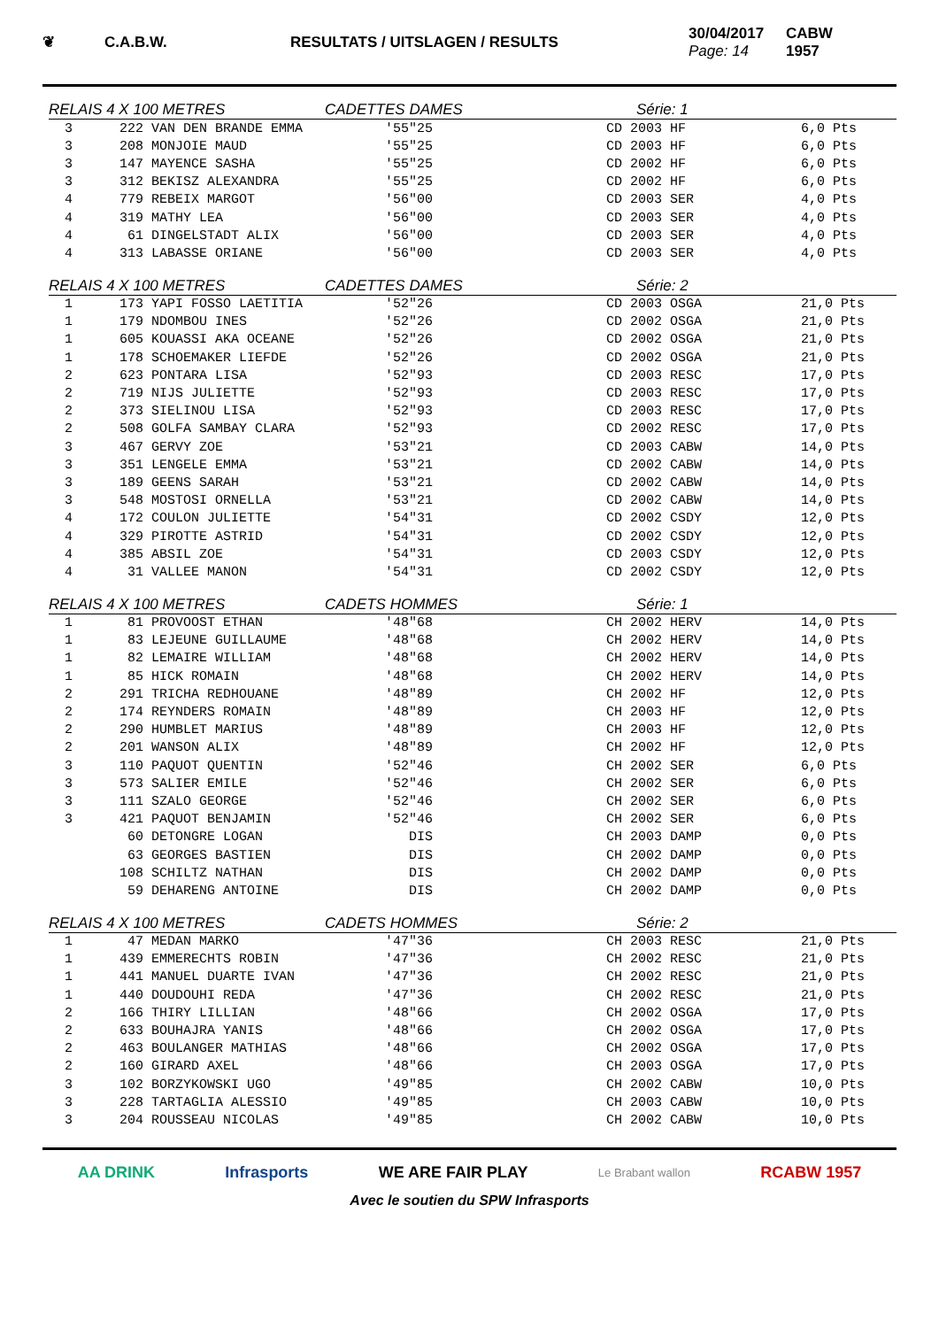❦ C.A.B.W. RESULTATS / UITSLAGEN / RESULTS
30/04/2017
Page: 14
CABW
1957
RELAIS 4 X 100 METRES CADETTES DAMES Série: 1
| 3 | 222 VAN DEN BRANDE EMMA | '55"25 | CD 2003 HF | 6,0 Pts |
| 3 | 208 MONJOIE MAUD | '55"25 | CD 2003 HF | 6,0 Pts |
| 3 | 147 MAYENCE SASHA | '55"25 | CD 2002 HF | 6,0 Pts |
| 3 | 312 BEKISZ ALEXANDRA | '55"25 | CD 2002 HF | 6,0 Pts |
| 4 | 779 REBEIX MARGOT | '56"00 | CD 2003 SER | 4,0 Pts |
| 4 | 319 MATHY LEA | '56"00 | CD 2003 SER | 4,0 Pts |
| 4 | 61 DINGELSTADT ALIX | '56"00 | CD 2003 SER | 4,0 Pts |
| 4 | 313 LABASSE ORIANE | '56"00 | CD 2003 SER | 4,0 Pts |
RELAIS 4 X 100 METRES CADETTES DAMES Série: 2
| 1 | 173 YAPI FOSSO LAETITIA | '52"26 | CD 2003 OSGA | 21,0 Pts |
| 1 | 179 NDOMBOU INES | '52"26 | CD 2002 OSGA | 21,0 Pts |
| 1 | 605 KOUASSI AKA OCEANE | '52"26 | CD 2002 OSGA | 21,0 Pts |
| 1 | 178 SCHOEMAKER LIEFDE | '52"26 | CD 2002 OSGA | 21,0 Pts |
| 2 | 623 PONTARA LISA | '52"93 | CD 2003 RESC | 17,0 Pts |
| 2 | 719 NIJS JULIETTE | '52"93 | CD 2003 RESC | 17,0 Pts |
| 2 | 373 SIELINOU LISA | '52"93 | CD 2003 RESC | 17,0 Pts |
| 2 | 508 GOLFA SAMBAY CLARA | '52"93 | CD 2002 RESC | 17,0 Pts |
| 3 | 467 GERVY ZOE | '53"21 | CD 2003 CABW | 14,0 Pts |
| 3 | 351 LENGELE EMMA | '53"21 | CD 2002 CABW | 14,0 Pts |
| 3 | 189 GEENS SARAH | '53"21 | CD 2002 CABW | 14,0 Pts |
| 3 | 548 MOSTOSI ORNELLA | '53"21 | CD 2002 CABW | 14,0 Pts |
| 4 | 172 COULON JULIETTE | '54"31 | CD 2002 CSDY | 12,0 Pts |
| 4 | 329 PIROTTE ASTRID | '54"31 | CD 2002 CSDY | 12,0 Pts |
| 4 | 385 ABSIL ZOE | '54"31 | CD 2003 CSDY | 12,0 Pts |
| 4 | 31 VALLEE MANON | '54"31 | CD 2002 CSDY | 12,0 Pts |
RELAIS 4 X 100 METRES CADETS HOMMES Série: 1
| 1 | 81 PROVOOST ETHAN | '48"68 | CH 2002 HERV | 14,0 Pts |
| 1 | 83 LEJEUNE GUILLAUME | '48"68 | CH 2002 HERV | 14,0 Pts |
| 1 | 82 LEMAIRE WILLIAM | '48"68 | CH 2002 HERV | 14,0 Pts |
| 1 | 85 HICK ROMAIN | '48"68 | CH 2002 HERV | 14,0 Pts |
| 2 | 291 TRICHA REDHOUANE | '48"89 | CH 2002 HF | 12,0 Pts |
| 2 | 174 REYNDERS ROMAIN | '48"89 | CH 2003 HF | 12,0 Pts |
| 2 | 290 HUMBLET MARIUS | '48"89 | CH 2003 HF | 12,0 Pts |
| 2 | 201 WANSON ALIX | '48"89 | CH 2002 HF | 12,0 Pts |
| 3 | 110 PAQUOT QUENTIN | '52"46 | CH 2002 SER | 6,0 Pts |
| 3 | 573 SALIER EMILE | '52"46 | CH 2002 SER | 6,0 Pts |
| 3 | 111 SZALO GEORGE | '52"46 | CH 2002 SER | 6,0 Pts |
| 3 | 421 PAQUOT BENJAMIN | '52"46 | CH 2002 SER | 6,0 Pts |
| | 60 DETONGRE LOGAN | DIS | CH 2003 DAMP | 0,0 Pts |
| | 63 GEORGES BASTIEN | DIS | CH 2002 DAMP | 0,0 Pts |
| | 108 SCHILTZ NATHAN | DIS | CH 2002 DAMP | 0,0 Pts |
| | 59 DEHARENG ANTOINE | DIS | CH 2002 DAMP | 0,0 Pts |
RELAIS 4 X 100 METRES CADETS HOMMES Série: 2
| 1 | 47 MEDAN MARKO | '47"36 | CH 2003 RESC | 21,0 Pts |
| 1 | 439 EMMERECHTS ROBIN | '47"36 | CH 2002 RESC | 21,0 Pts |
| 1 | 441 MANUEL DUARTE IVAN | '47"36 | CH 2002 RESC | 21,0 Pts |
| 1 | 440 DOUDOUHI REDA | '47"36 | CH 2002 RESC | 21,0 Pts |
| 2 | 166 THIRY LILLIAN | '48"66 | CH 2002 OSGA | 17,0 Pts |
| 2 | 633 BOUHAJRA YANIS | '48"66 | CH 2002 OSGA | 17,0 Pts |
| 2 | 463 BOULANGER MATHIAS | '48"66 | CH 2002 OSGA | 17,0 Pts |
| 2 | 160 GIRARD AXEL | '48"66 | CH 2003 OSGA | 17,0 Pts |
| 3 | 102 BORZYKOWSKI UGO | '49"85 | CH 2002 CABW | 10,0 Pts |
| 3 | 228 TARTAGLIA ALESSIO | '49"85 | CH 2003 CABW | 10,0 Pts |
| 3 | 204 ROUSSEAU NICOLAS | '49"85 | CH 2002 CABW | 10,0 Pts |
AA DRINK Infrasports WE ARE FAIR PLAY Le Brabant wallon RCABW 1957
Avec le soutien du SPW Infrasports